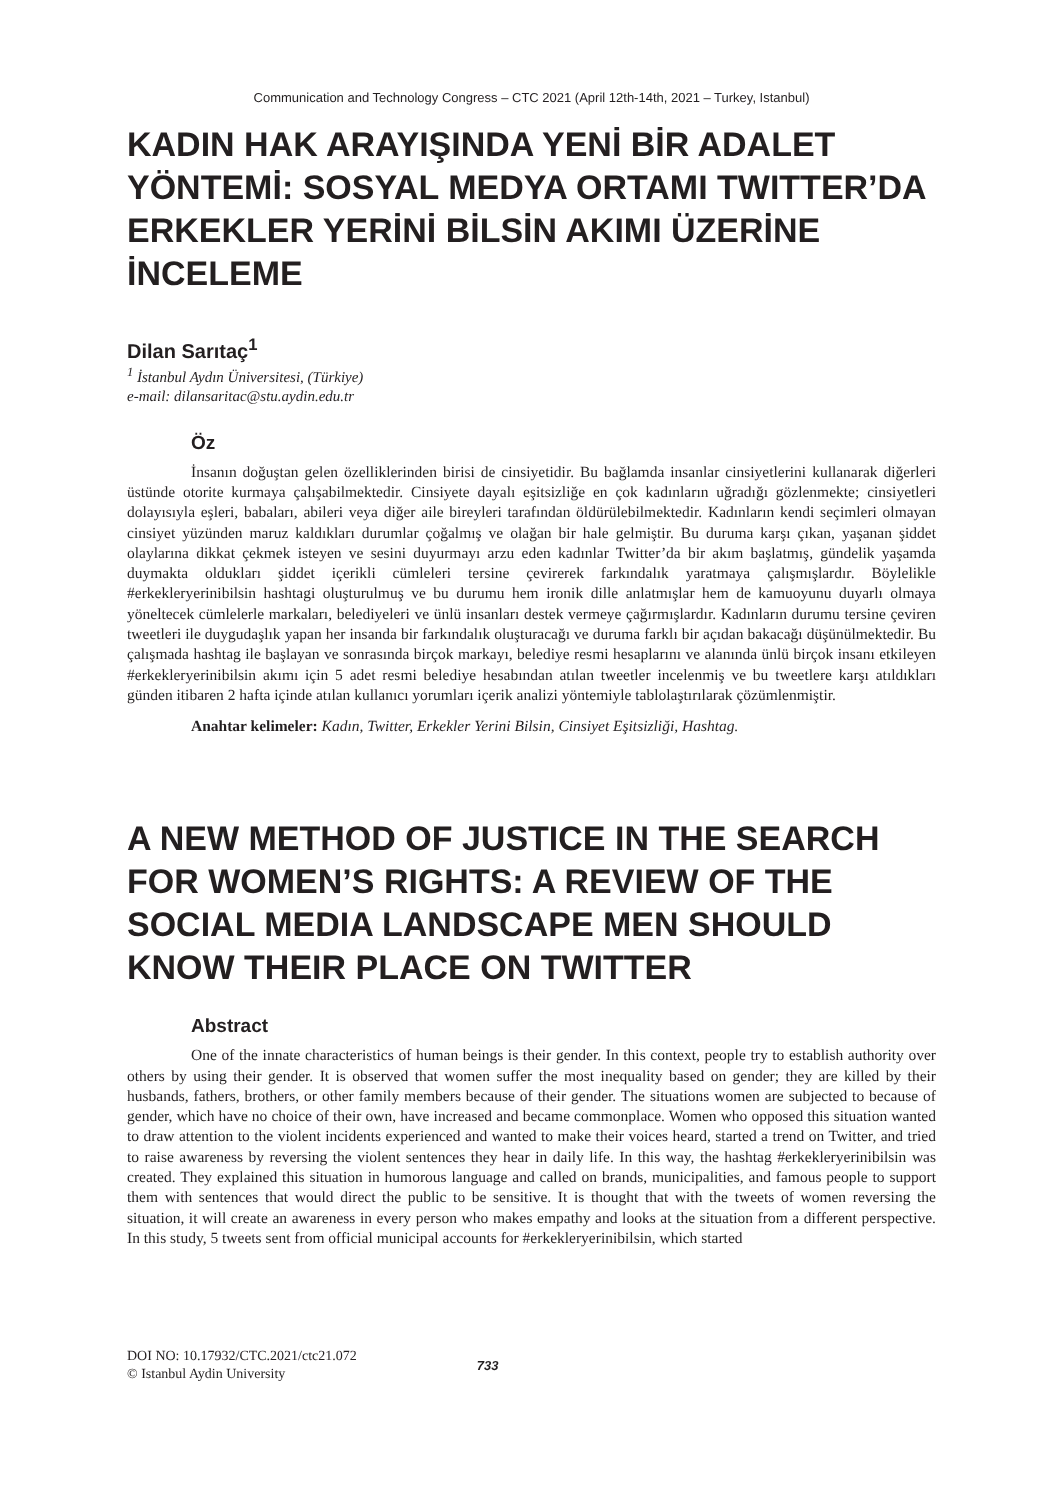Communication and Technology Congress – CTC 2021 (April 12th-14th, 2021 – Turkey, Istanbul)
KADIN HAK ARAYIŞINDA YENİ BİR ADALET YÖNTEMİ: SOSYAL MEDYA ORTAMI TWITTER’DA ERKEKLER YERİNİ BİLSİN AKIMI ÜZERİNE İNCELEME
Dilan Sarıtaç<sup>1</sup>
<sup>1</sup> İstanbul Aydın Üniversitesi, (Türkiye)
e-mail: dilansaritac@stu.aydin.edu.tr
Öz
İnsanın doğuştan gelen özelliklerinden birisi de cinsiyetidir. Bu bağlamda insanlar cinsiyetlerini kullanarak diğerleri üstünde otorite kurmaya çalışabilmektedir. Cinsiyete dayalı eşitsizliğe en çok kadınların uğradığı gözlenmekte; cinsiyetleri dolayısıyla eşleri, babaları, abileri veya diğer aile bireyleri tarafından öldürülebilmektedir. Kadınların kendi seçimleri olmayan cinsiyet yüzünden maruz kaldıkları durumlar çoğalmış ve olağan bir hale gelmiştir. Bu duruma karşı çıkan, yaşanan şiddet olaylarına dikkat çekmek isteyen ve sesini duyurmayı arzu eden kadınlar Twitter’da bir akım başlatmış, gündelik yaşamda duymakta oldukları şiddet içerikli cümleleri tersine çevirerek farkındalık yaratmaya çalışmışlardır. Böylelikle #erkekleryerinibilsin hashtagi oluşturulmuş ve bu durumu hem ironik dille anlatmışlar hem de kamuoyunu duyarlı olmaya yöneltecek cümlelerle markaları, belediyeleri ve ünlü insanları destek vermeye çağırmışlardır. Kadınların durumu tersine çeviren tweetleri ile duygudaşlık yapan her insanda bir farkındalık oluşturacağı ve duruma farklı bir açıdan bakacağı düşünülmektedir. Bu çalışmada hashtag ile başlayan ve sonrasında birçok markayı, belediye resmi hesaplarını ve alanında ünlü birçok insanı etkileyen #erkekleryerinibilsin akımı için 5 adet resmi belediye hesabından atılan tweetler incelenmiş ve bu tweetlere karşı atıldıkları günden itibaren 2 hafta içinde atılan kullanıcı yorumları içerik analizi yöntemiyle tablolaştırılarak çözümlenmiştir.
Anahtar kelimeler: Kadın, Twitter, Erkekler Yerini Bilsin, Cinsiyet Eşitsizliği, Hashtag.
A NEW METHOD OF JUSTICE IN THE SEARCH FOR WOMEN’S RIGHTS: A REVIEW OF THE SOCIAL MEDIA LANDSCAPE MEN SHOULD KNOW THEIR PLACE ON TWITTER
Abstract
One of the innate characteristics of human beings is their gender. In this context, people try to establish authority over others by using their gender. It is observed that women suffer the most inequality based on gender; they are killed by their husbands, fathers, brothers, or other family members because of their gender. The situations women are subjected to because of gender, which have no choice of their own, have increased and became commonplace. Women who opposed this situation wanted to draw attention to the violent incidents experienced and wanted to make their voices heard, started a trend on Twitter, and tried to raise awareness by reversing the violent sentences they hear in daily life. In this way, the hashtag #erkekleryerinibilsin was created. They explained this situation in humorous language and called on brands, municipalities, and famous people to support them with sentences that would direct the public to be sensitive. It is thought that with the tweets of women reversing the situation, it will create an awareness in every person who makes empathy and looks at the situation from a different perspective. In this study, 5 tweets sent from official municipal accounts for #erkekleryerinibilsin, which started
DOI NO: 10.17932/CTC.2021/ctc21.072
© Istanbul Aydin University
733